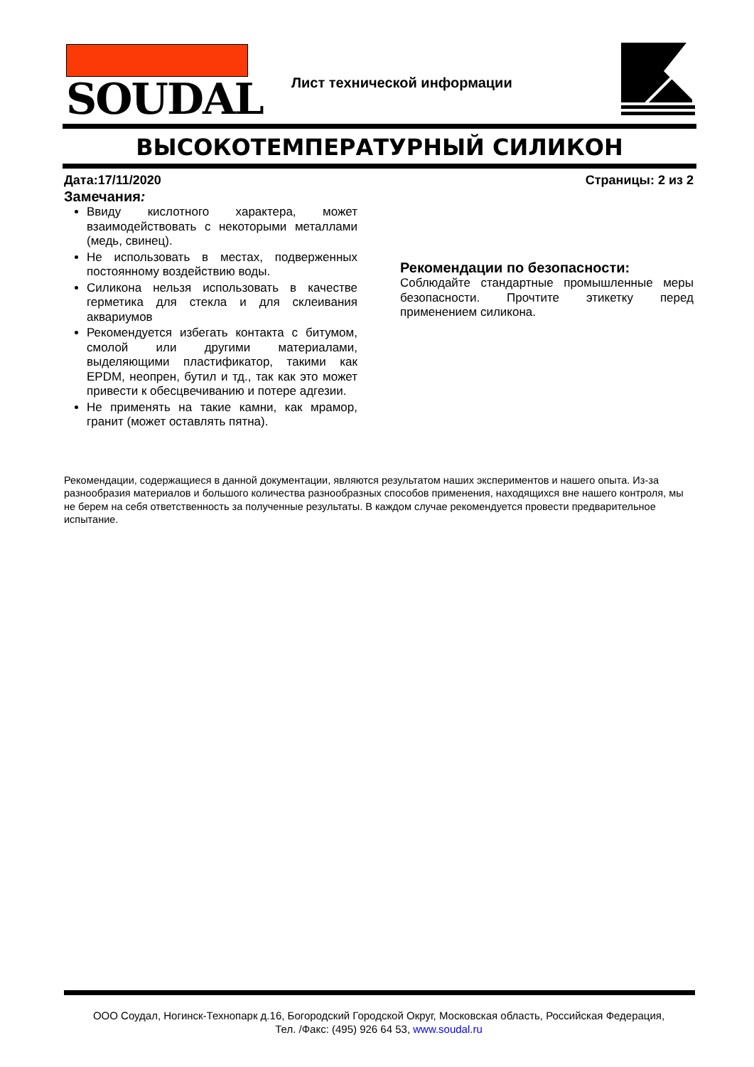SOUDAL
Лист технической информации
ВЫСОКОТЕМПЕРАТУРНЫЙ СИЛИКОН
Дата:17/11/2020 Страницы: 2 из 2
Замечания:
Ввиду кислотного характера, может взаимодействовать с некоторыми металлами (медь, свинец).
Не использовать в местах, подверженных постоянному воздействию воды.
Силикона нельзя использовать в качестве герметика для стекла и для склеивания аквариумов
Рекомендуется избегать контакта с битумом, смолой или другими материалами, выделяющими пластификатор, такими как EPDM, неопрен, бутил и тд., так как это может привести к обесцвечиванию и потере адгезии.
Не применять на такие камни, как мрамор, гранит (может оставлять пятна).
Рекомендации по безопасности:
Соблюдайте стандартные промышленные меры безопасности. Прочтите этикетку перед применением силикона.
Рекомендации, содержащиеся в данной документации, являются результатом наших экспериментов и нашего опыта. Из-за разнообразия материалов и большого количества разнообразных способов применения, находящихся вне нашего контроля, мы не берем на себя ответственность за полученные результаты. В каждом случае рекомендуется провести предварительное испытание.
ООО Соудал, Ногинск-Технопарк д.16, Богородский Городской Округ, Московская область, Российская Федерация,
Тел. /Факс: (495) 926 64 53, www.soudal.ru